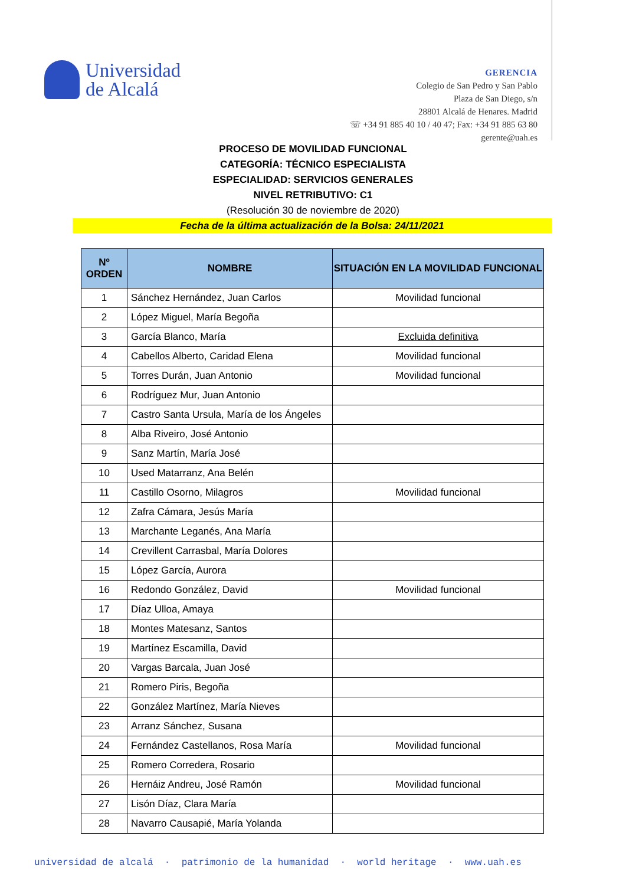Universidad
de Alcalá
GERENCIA
Colegio de San Pedro y San Pablo
Plaza de San Diego, s/n
28801 Alcalá de Henares. Madrid
☏ +34 91 885 40 10 / 40 47; Fax: +34 91 885 63 80
gerente@uah.es
PROCESO DE MOVILIDAD FUNCIONAL
CATEGORÍA: TÉCNICO ESPECIALISTA
ESPECIALIDAD: SERVICIOS GENERALES
NIVEL RETRIBUTIVO: C1
(Resolución 30 de noviembre de 2020)
Fecha de la última actualización de la Bolsa: 24/11/2021
| Nº ORDEN | NOMBRE | SITUACIÓN EN LA MOVILIDAD FUNCIONAL |
| --- | --- | --- |
| 1 | Sánchez Hernández, Juan Carlos | Movilidad funcional |
| 2 | López Miguel, María Begoña | |
| 3 | García Blanco, María | Excluida definitiva |
| 4 | Cabellos Alberto, Caridad Elena | Movilidad funcional |
| 5 | Torres Durán, Juan Antonio | Movilidad funcional |
| 6 | Rodríguez Mur, Juan Antonio | |
| 7 | Castro Santa Ursula, María de los Ángeles | |
| 8 | Alba Riveiro, José Antonio | |
| 9 | Sanz Martín, María José | |
| 10 | Used Matarranz, Ana Belén | |
| 11 | Castillo Osorno, Milagros | Movilidad funcional |
| 12 | Zafra Cámara, Jesús María | |
| 13 | Marchante Leganés, Ana María | |
| 14 | Crevillent Carrasbal, María Dolores | |
| 15 | López García, Aurora | |
| 16 | Redondo González, David | Movilidad funcional |
| 17 | Díaz Ulloa, Amaya | |
| 18 | Montes Matesanz, Santos | |
| 19 | Martínez Escamilla, David | |
| 20 | Vargas Barcala, Juan José | |
| 21 | Romero Piris, Begoña | |
| 22 | González Martínez, María Nieves | |
| 23 | Arranz Sánchez, Susana | |
| 24 | Fernández Castellanos, Rosa María | Movilidad funcional |
| 25 | Romero Corredera, Rosario | |
| 26 | Hernáiz Andreu, José Ramón | Movilidad funcional |
| 27 | Lisón Díaz, Clara María | |
| 28 | Navarro Causapié, María Yolanda | |
universidad de alcalá · patrimonio de la humanidad · world heritage · www.uah.es